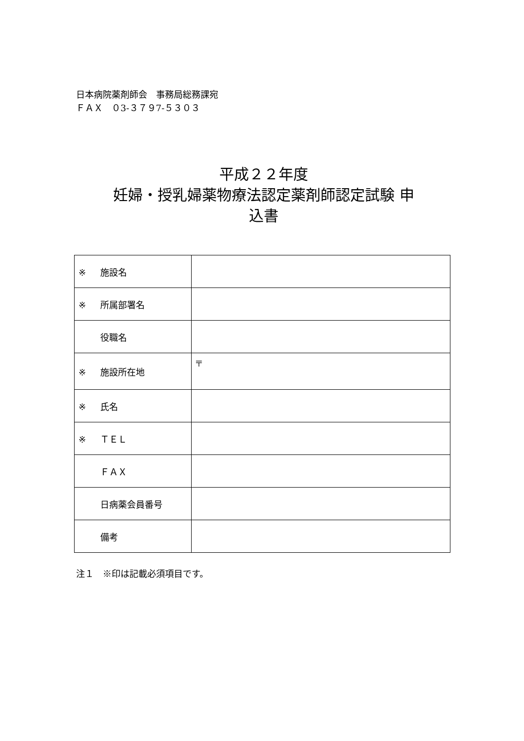日本病院薬剤師会　事務局総務課宛
ＦＡＸ　０3-３７９7-５３０３
平成２２年度
妊婦・授乳婦薬物療法認定薬剤師認定試験 申
込書
| ※ 施設名 | |
| ※ 所属部署名 | |
| 役職名 | |
| ※ 施設所在地 | 〒 |
| ※ 氏名 | |
| ※ ＴＥＬ | |
| ＦＡＸ | |
| 日病薬会員番号 | |
| 備考 | |
注１　※印は記載必須項目です。